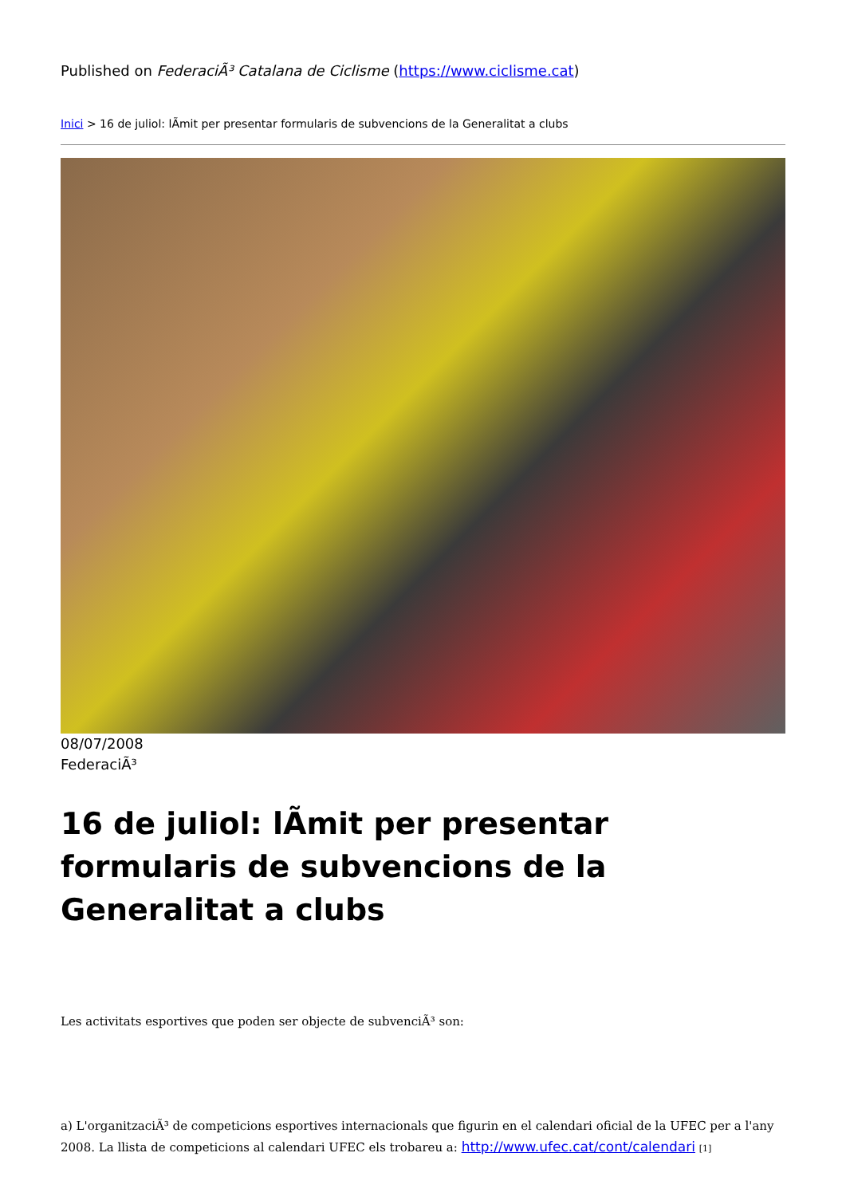Published on FederaciÃ³ Catalana de Ciclisme (https://www.ciclisme.cat)
Inici > 16 de juliol: lÃmit per presentar formularis de subvencions de la Generalitat a clubs
08/07/2008
FederaciÃ³
16 de juliol: lÃmit per presentar formularis de subvencions de la Generalitat a clubs
Les activitats esportives que poden ser objecte de subvenciÃ³ son:
a) L'organitzaciÃ³ de competicions esportives internacionals que figurin en el calendari oficial de la UFEC per a l'any 2008. La llista de competicions al calendari UFEC els trobareu a: http://www.ufec.cat/cont/calendari [1]